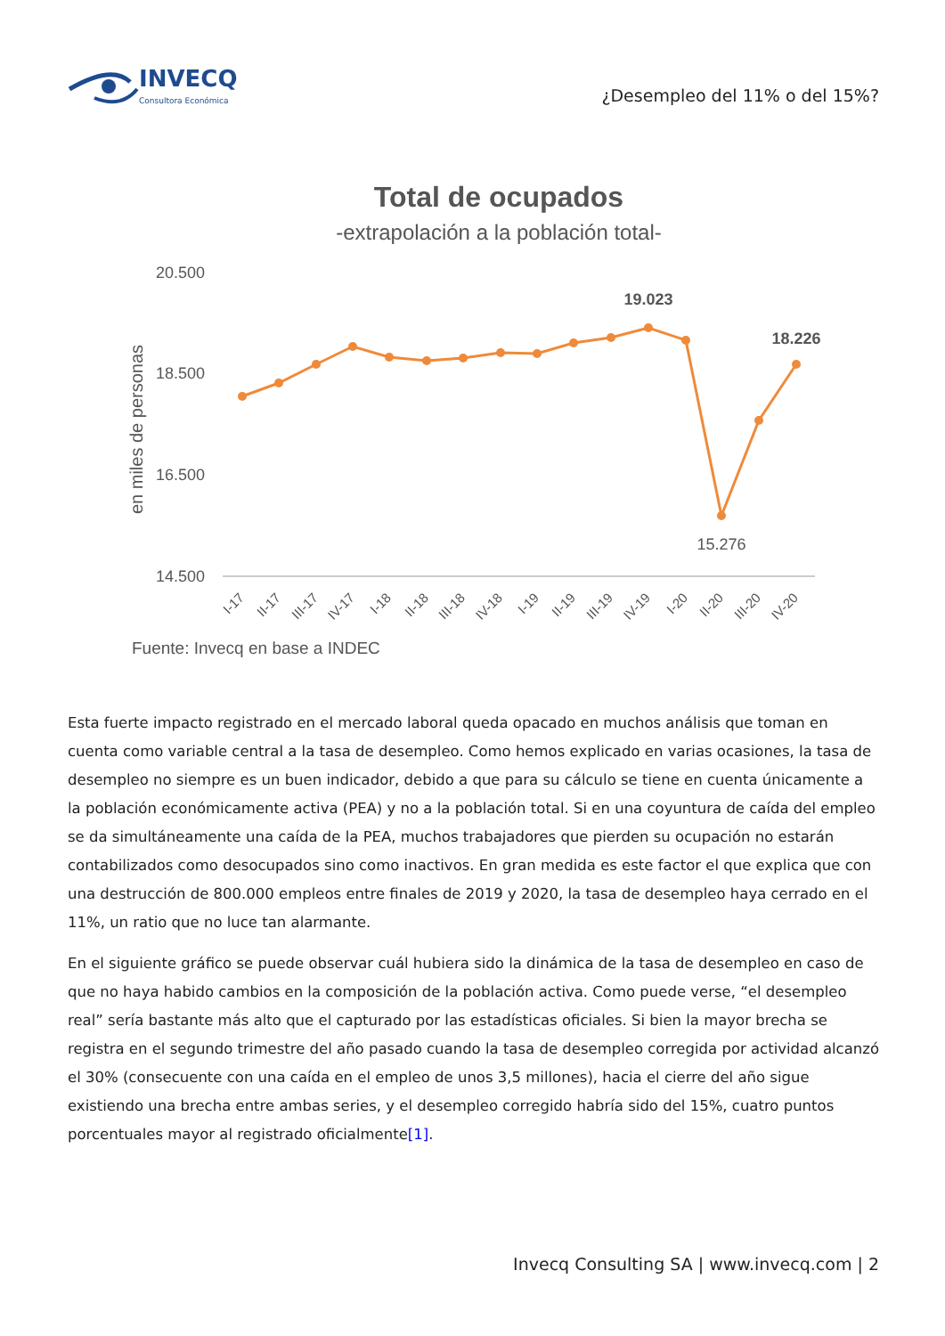INVECQ
Consultora Económica
¿Desempleo del 11% o del 15%?
Total de ocupados
-extrapolación a la población total-
20.500
18.500
16.500
14.500
en miles de personas
19.023
18.226
15.276
I-17
II-17
III-17
IV-17
I-18
II-18
III-18
IV-18
I-19
II-19
III-19
IV-19
I-20
II-20
III-20
IV-20
Fuente: Invecq en base a INDEC
Esta fuerte impacto registrado en el mercado laboral queda opacado en muchos análisis que toman en cuenta como variable central a la tasa de desempleo. Como hemos explicado en varias ocasiones, la tasa de desempleo no siempre es un buen indicador, debido a que para su cálculo se tiene en cuenta únicamente a la población económicamente activa (PEA) y no a la población total. Si en una coyuntura de caída del empleo se da simultáneamente una caída de la PEA, muchos trabajadores que pierden su ocupación no estarán contabilizados como desocupados sino como inactivos. En gran medida es este factor el que explica que con una destrucción de 800.000 empleos entre finales de 2019 y 2020, la tasa de desempleo haya cerrado en el 11%, un ratio que no luce tan alarmante.
En el siguiente gráfico se puede observar cuál hubiera sido la dinámica de la tasa de desempleo en caso de que no haya habido cambios en la composición de la población activa. Como puede verse, “el desempleo real” sería bastante más alto que el capturado por las estadísticas oficiales. Si bien la mayor brecha se registra en el segundo trimestre del año pasado cuando la tasa de desempleo corregida por actividad alcanzó el 30% (consecuente con una caída en el empleo de unos 3,5 millones), hacia el cierre del año sigue existiendo una brecha entre ambas series, y el desempleo corregido habría sido del 15%, cuatro puntos porcentuales mayor al registrado oficialmente[1].
Invecq Consulting SA | www.invecq.com | 2